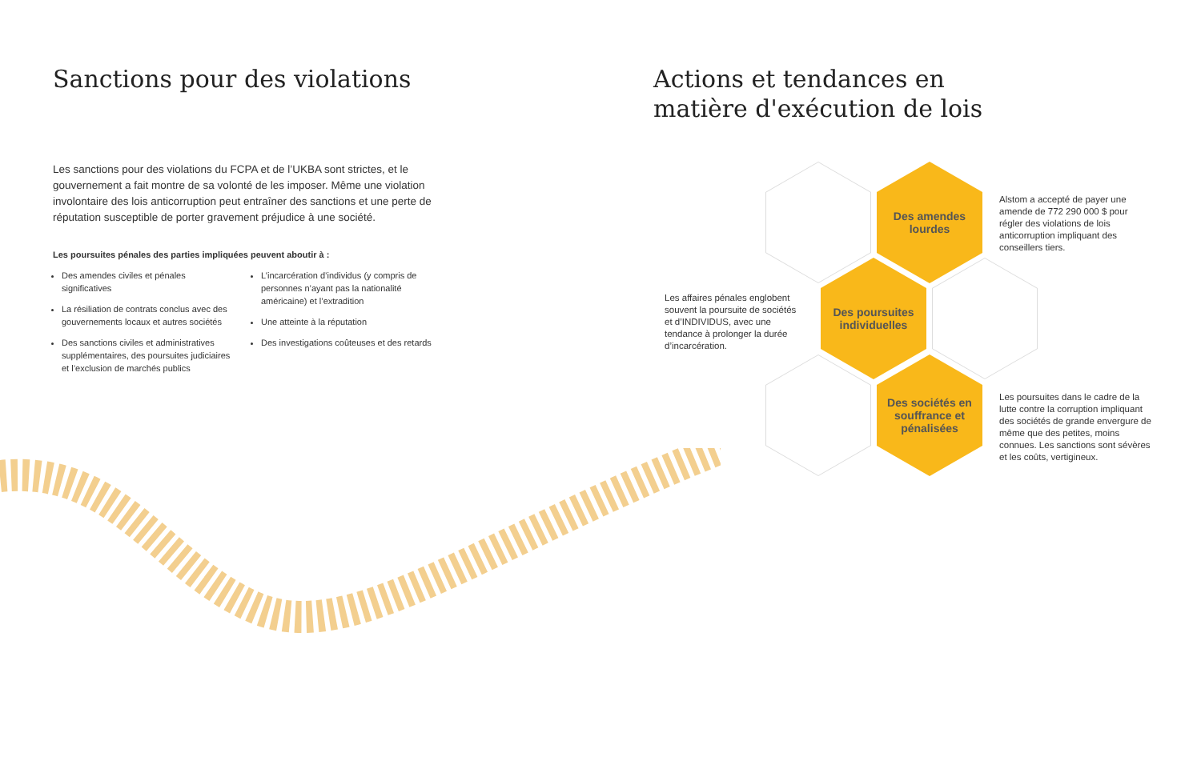Sanctions pour des violations
Les sanctions pour des violations du FCPA et de l’UKBA sont strictes, et le gouvernement a fait montre de sa volonté de les imposer. Même une violation involontaire des lois anticorruption peut entraîner des sanctions et une perte de réputation susceptible de porter gravement préjudice à une société.
Les poursuites pénales des parties impliquées peuvent aboutir à :
Des amendes civiles et pénales significatives
La résiliation de contrats conclus avec des gouvernements locaux et autres sociétés
Des sanctions civiles et administratives supplémentaires, des poursuites judiciaires et l’exclusion de marchés publics
L’incarcération d’individus (y compris de personnes n’ayant pas la nationalité américaine) et l’extradition
Une atteinte à la réputation
Des investigations coûteuses et des retards
Actions et tendances en
matière d'exécution de lois
Des amendes
lourdes
Des poursuites
individuelles
Des sociétés en
souffrance et
pénalisées
Alstom a accepté de payer une amende de 772 290 000 $ pour régler des violations de lois anticorruption impliquant des conseillers tiers.
Les affaires pénales englobent souvent la poursuite de sociétés et d’INDIVIDUS, avec une tendance à prolonger la durée d’incarcération.
Les poursuites dans le cadre de la lutte contre la corruption impliquant des sociétés de grande envergure de même que des petites, moins connues. Les sanctions sont sévères et les coûts, vertigineux.